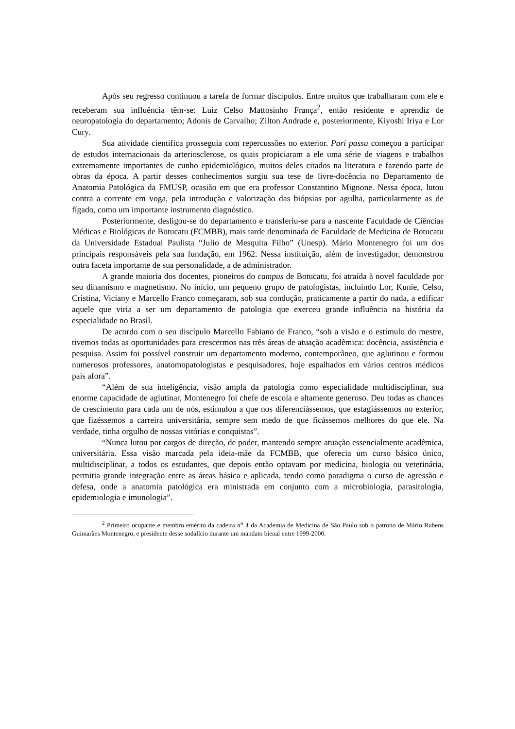Após seu regresso continuou a tarefa de formar discípulos. Entre muitos que trabalharam com ele e receberam sua influência têm-se: Luiz Celso Mattosinho França<sup>2</sup>, então residente e aprendiz de neuropatologia do departamento; Adonis de Carvalho; Zilton Andrade e, posteriormente, Kiyoshi Iriya e Lor Cury.
Sua atividade científica prosseguia com repercussões no exterior. Pari passu começou a participar de estudos internacionais da arteriosclerose, os quais propiciaram a ele uma série de viagens e trabalhos extremamente importantes de cunho epidemiológico, muitos deles citados na literatura e fazendo parte de obras da época. A partir desses conhecimentos surgiu sua tese de livre-docência no Departamento de Anatomia Patológica da FMUSP, ocasião em que era professor Constantino Mignone. Nessa época, lutou contra a corrente em voga, pela introdução e valorização das biópsias por agulha, particularmente as de fígado, como um importante instrumento diagnóstico.
Posteriormente, desligou-se do departamento e transferiu-se para a nascente Faculdade de Ciências Médicas e Biológicas de Botucatu (FCMBB), mais tarde denominada de Faculdade de Medicina de Botucatu da Universidade Estadual Paulista “Julio de Mesquita Filho” (Unesp). Mário Montenegro foi um dos principais responsáveis pela sua fundação, em 1962. Nessa instituição, além de investigador, demonstrou outra faceta importante de sua personalidade, a de administrador.
A grande maioria dos docentes, pioneiros do campus de Botucatu, foi atraída à novel faculdade por seu dinamismo e magnetismo. No início, um pequeno grupo de patologistas, incluindo Lor, Kunie, Celso, Cristina, Viciany e Marcello Franco começaram, sob sua condução, praticamente a partir do nada, a edificar aquele que viria a ser um departamento de patologia que exerceu grande influência na história da especialidade no Brasil.
De acordo com o seu discípulo Marcello Fabiano de Franco, “sob a visão e o estímulo do mestre, tivemos todas as oportunidades para crescermos nas três áreas de atuação acadêmica: docência, assistência e pesquisa. Assim foi possível construir um departamento moderno, contemporâneo, que aglutinou e formou numerosos professores, anatomopatologistas e pesquisadores, hoje espalhados em vários centros médicos país afora”.
“Além de sua inteligência, visão ampla da patologia como especialidade multidisciplinar, sua enorme capacidade de aglutinar, Montenegro foi chefe de escola e altamente generoso. Deu todas as chances de crescimento para cada um de nós, estimulou a que nos diferenciássemos, que estagiássemos no exterior, que fizéssemos a carreira universitária, sempre sem medo de que ficássemos melhores do que ele. Na verdade, tinha orgulho de nossas vitórias e conquistas”.
“Nunca lutou por cargos de direção, de poder, mantendo sempre atuação essencialmente acadêmica, universitária. Essa visão marcada pela ideia-mãe da FCMBB, que oferecia um curso básico único, multidisciplinar, a todos os estudantes, que depois então optavam por medicina, biologia ou veterinária, permitia grande integração entre as áreas básica e aplicada, tendo como paradigma o curso de agressão e defesa, onde a anatomia patológica era ministrada em conjunto com a microbiologia, parasitologia, epidemiologia e imunologia”.
<sup>2</sup> Primeiro ocupante e membro emérito da cadeira n<sup>o</sup> 4 da Academia de Medicina de São Paulo sob o patrono de Mário Rubens Guimarães Montenegro, e presidente desse sodalício durante um mandato bienal entre 1999-2000.